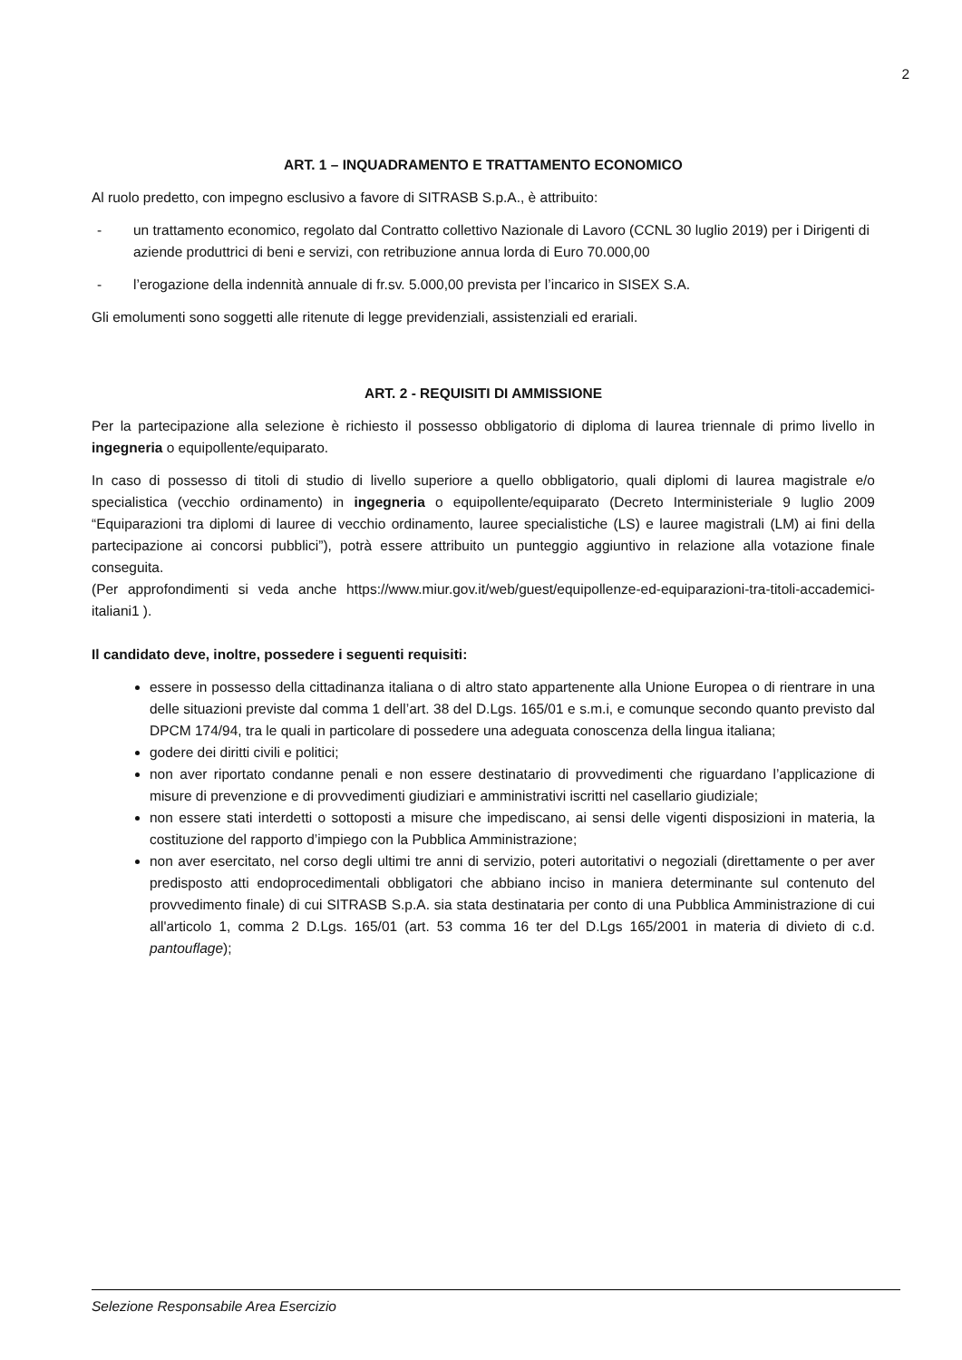2
ART. 1 – INQUADRAMENTO E TRATTAMENTO ECONOMICO
Al ruolo predetto, con impegno esclusivo a favore di SITRASB S.p.A., è attribuito:
- un trattamento economico, regolato dal Contratto collettivo Nazionale di Lavoro (CCNL 30 luglio 2019) per i Dirigenti di aziende produttrici di beni e servizi, con retribuzione annua lorda di Euro 70.000,00
- l’erogazione della indennità annuale di fr.sv. 5.000,00 prevista per l’incarico in SISEX S.A.
Gli emolumenti sono soggetti alle ritenute di legge previdenziali, assistenziali ed erariali.
ART. 2 - REQUISITI DI AMMISSIONE
Per la partecipazione alla selezione è richiesto il possesso obbligatorio di diploma di laurea triennale di primo livello in ingegneria o equipollente/equiparato.
In caso di possesso di titoli di studio di livello superiore a quello obbligatorio, quali diplomi di laurea magistrale e/o specialistica (vecchio ordinamento) in ingegneria o equipollente/equiparato (Decreto Interministeriale 9 luglio 2009 “Equiparazioni tra diplomi di lauree di vecchio ordinamento, lauree specialistiche (LS) e lauree magistrali (LM) ai fini della partecipazione ai concorsi pubblici”), potrà essere attribuito un punteggio aggiuntivo in relazione alla votazione finale conseguita.
(Per approfondimenti si veda anche https://www.miur.gov.it/web/guest/equipollenze-ed-equiparazioni-tra-titoli-accademici-italiani1 ).
Il candidato deve, inoltre, possedere i seguenti requisiti:
essere in possesso della cittadinanza italiana o di altro stato appartenente alla Unione Europea o di rientrare in una delle situazioni previste dal comma 1 dell’art. 38 del D.Lgs. 165/01 e s.m.i, e comunque secondo quanto previsto dal DPCM 174/94, tra le quali in particolare di possedere una adeguata conoscenza della lingua italiana;
godere dei diritti civili e politici;
non aver riportato condanne penali e non essere destinatario di provvedimenti che riguardano l’applicazione di misure di prevenzione e di provvedimenti giudiziari e amministrativi iscritti nel casellario giudiziale;
non essere stati interdetti o sottoposti a misure che impediscano, ai sensi delle vigenti disposizioni in materia, la costituzione del rapporto d’impiego con la Pubblica Amministrazione;
non aver esercitato, nel corso degli ultimi tre anni di servizio, poteri autoritativi o negoziali (direttamente o per aver predisposto atti endoprocedimentali obbligatori che abbiano inciso in maniera determinante sul contenuto del provvedimento finale) di cui SITRASB S.p.A. sia stata destinataria per conto di una Pubblica Amministrazione di cui all'articolo 1, comma 2 D.Lgs. 165/01 (art. 53 comma 16 ter del D.Lgs 165/2001 in materia di divieto di c.d. pantouflage);
Selezione Responsabile Area Esercizio